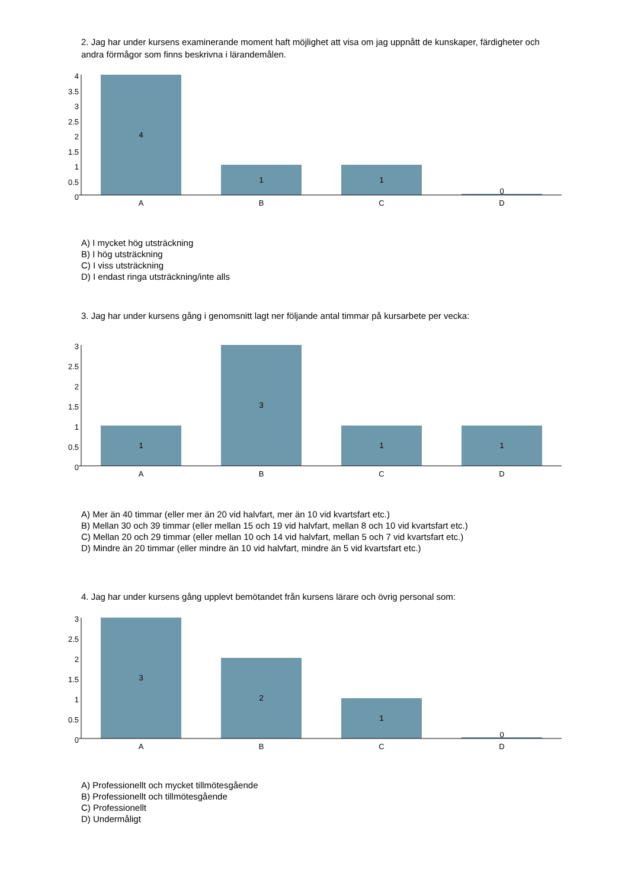2. Jag har under kursens examinerande moment haft möjlighet att visa om jag uppnått de kunskaper, färdigheter och andra förmågor som finns beskrivna i lärandemålen.
4
3.5
3
2.5
2
1.5
1
0.5
0
A
B
C
D
4
1
1
0
A) I mycket hög utsträckning
B) I hög utsträckning
C) I viss utsträckning
D) I endast ringa utsträckning/inte alls
3. Jag har under kursens gång i genomsnitt lagt ner följande antal timmar på kursarbete per vecka:
3
2.5
2
1.5
1
0.5
0
A
B
C
D
1
3
1
1
A) Mer än 40 timmar (eller mer än 20 vid halvfart, mer än 10 vid kvartsfart etc.)
B) Mellan 30 och 39 timmar (eller mellan 15 och 19 vid halvfart, mellan 8 och 10 vid kvartsfart etc.)
C) Mellan 20 och 29 timmar (eller mellan 10 och 14 vid halvfart, mellan 5 och 7 vid kvartsfart etc.)
D) Mindre än 20 timmar (eller mindre än 10 vid halvfart, mindre än 5 vid kvartsfart etc.)
4. Jag har under kursens gång upplevt bemötandet från kursens lärare och övrig personal som:
3
2.5
2
1.5
1
0.5
0
A
B
C
D
3
2
1
0
A) Professionellt och mycket tillmötesgående
B) Professionellt och tillmötesgående
C) Professionellt
D) Undermåligt